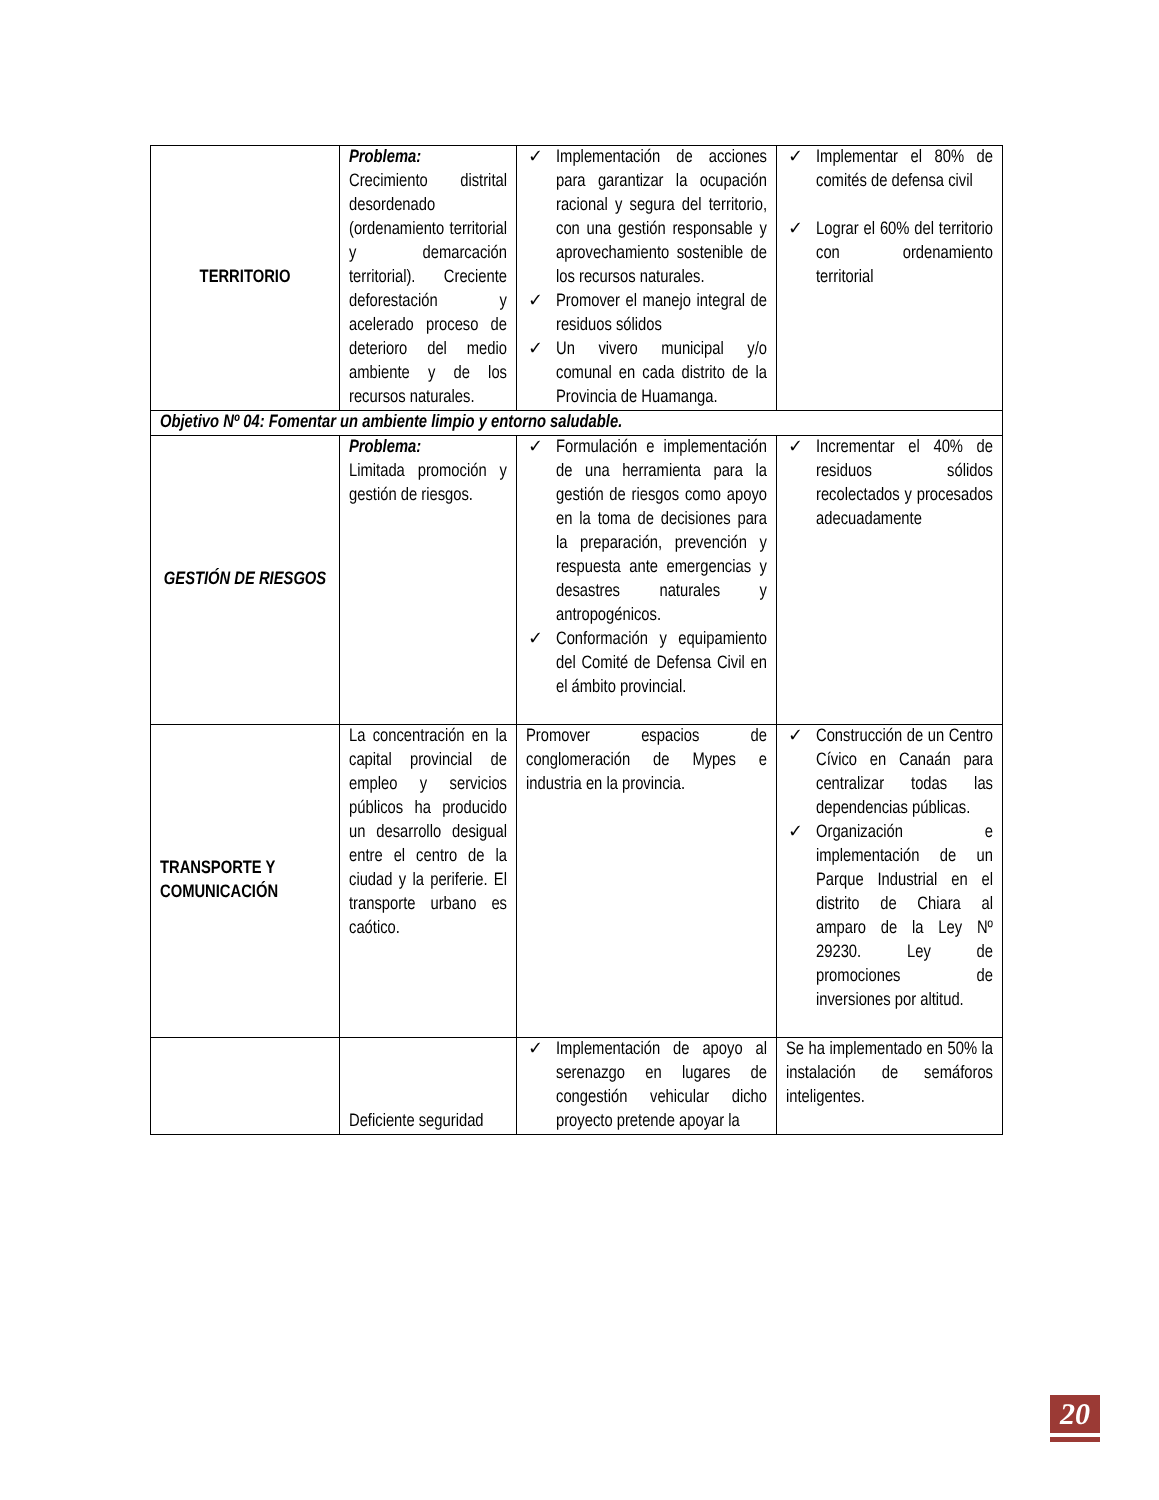| TERRITORIO | Problema: Crecimiento distrital desordenado (ordenamiento territorial y demarcación territorial). Creciente deforestación y acelerado proceso de deterioro del medio ambiente y de los recursos naturales. | ✓ Implementación de acciones para garantizar la ocupación racional y segura del territorio, con una gestión responsable y aprovechamiento sostenible de los recursos naturales. ✓ Promover el manejo integral de residuos sólidos ✓ Un vivero municipal y/o comunal en cada distrito de la Provincia de Huamanga. | ✓ Implementar el 80% de comités de defensa civil ✓ Lograr el 60% del territorio con ordenamiento territorial |
| Objetivo Nº 04: Fomentar un ambiente limpio y entorno saludable. | | | |
| GESTIÓN DE RIESGOS | Problema: Limitada promoción y gestión de riesgos. | ✓ Formulación e implementación de una herramienta para la gestión de riesgos como apoyo en la toma de decisiones para la preparación, prevención y respuesta ante emergencias y desastres naturales y antropogénicos. ✓ Conformación y equipamiento del Comité de Defensa Civil en el ámbito provincial. | ✓ Incrementar el 40% de residuos sólidos recolectados y procesados adecuadamente |
| TRANSPORTE Y COMUNICACIÓN | La concentración en la capital provincial de empleo y servicios públicos ha producido un desarrollo desigual entre el centro de la ciudad y la periferie. El transporte urbano es caótico. | Promover espacios de conglomeración de Mypes e industria en la provincia. | ✓ Construcción de un Centro Cívico en Canaán para centralizar todas las dependencias públicas. ✓ Organización e implementación de un Parque Industrial en el distrito de Chiara al amparo de la Ley Nº 29230. Ley de promociones de inversiones por altitud. |
| | Deficiente seguridad | ✓ Implementación de apoyo al serenazgo en lugares de congestión vehicular dicho proyecto pretende apoyar la | Se ha implementado en 50% la instalación de semáforos inteligentes. |
20